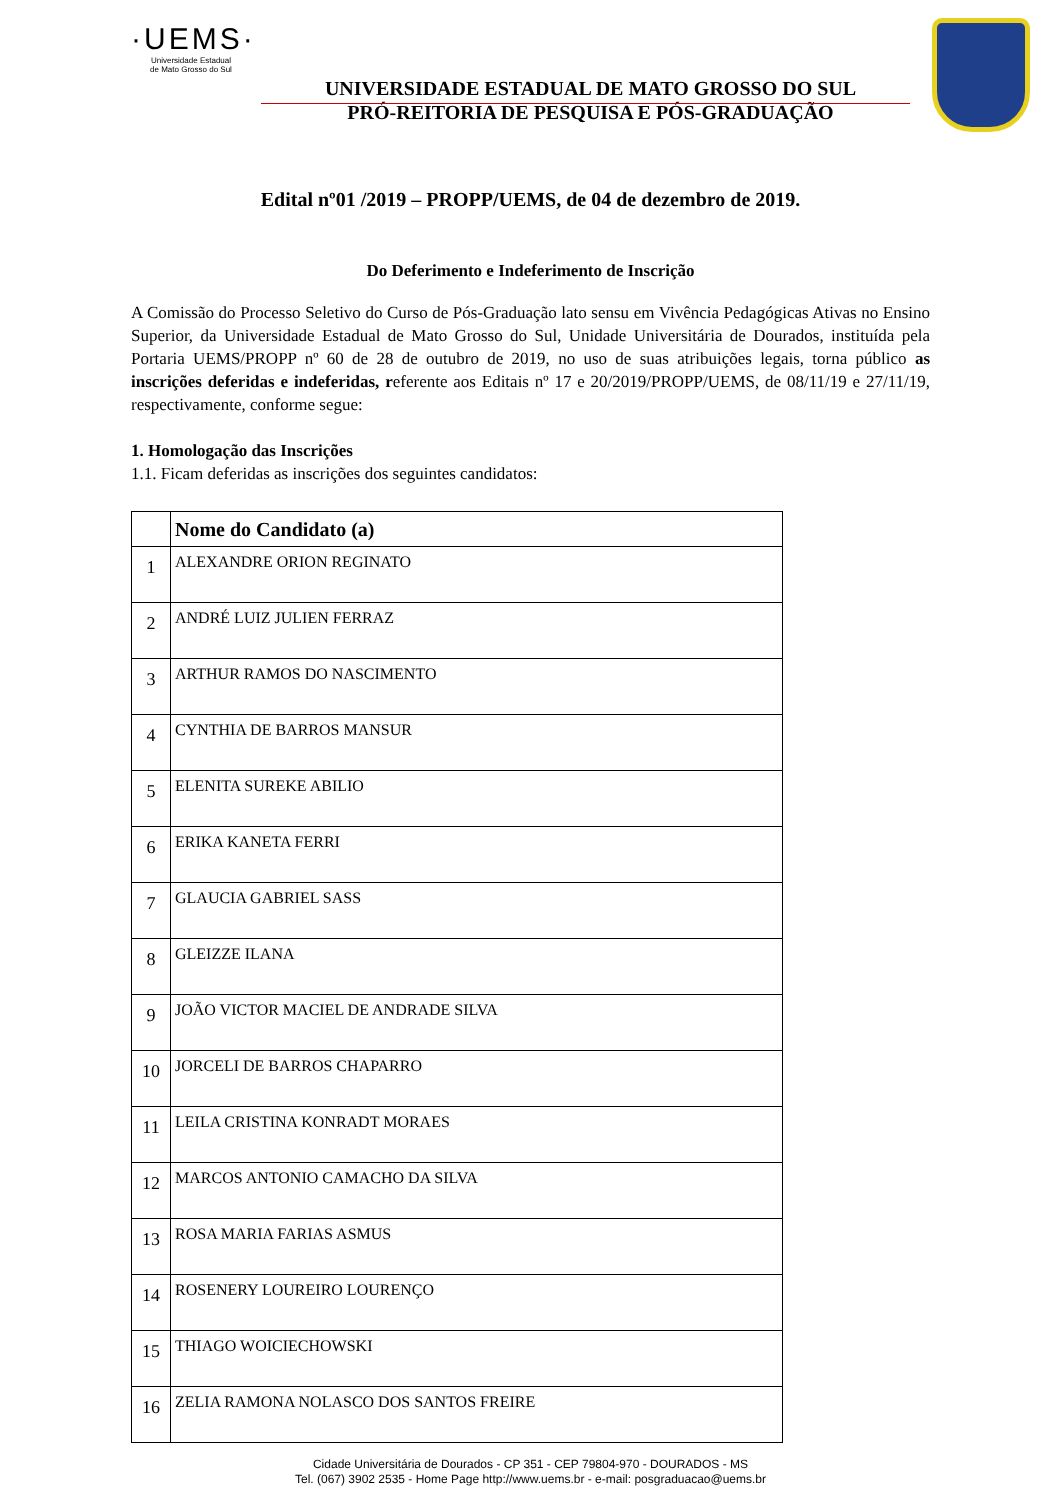·UEMS·
Universidade Estadual
de Mato Grosso do Sul
UNIVERSIDADE ESTADUAL DE MATO GROSSO DO SUL
PRÓ-REITORIA DE PESQUISA E PÓS-GRADUAÇÃO
Edital nº01 /2019 – PROPP/UEMS, de 04 de dezembro de 2019.
Do Deferimento e Indeferimento de Inscrição
A Comissão do Processo Seletivo do Curso de Pós-Graduação lato sensu em Vivência Pedagógicas Ativas no Ensino Superior, da Universidade Estadual de Mato Grosso do Sul, Unidade Universitária de Dourados, instituída pela Portaria UEMS/PROPP nº 60 de 28 de outubro de 2019, no uso de suas atribuições legais, torna público as inscrições deferidas e indeferidas, referente aos Editais nº 17 e 20/2019/PROPP/UEMS, de 08/11/19 e 27/11/19, respectivamente, conforme segue:
1. Homologação das Inscrições
1.1. Ficam deferidas as inscrições dos seguintes candidatos:
| | Nome do Candidato (a) |
| --- | --- |
| 1 | ALEXANDRE ORION REGINATO |
| 2 | ANDRÉ LUIZ JULIEN FERRAZ |
| 3 | ARTHUR RAMOS DO NASCIMENTO |
| 4 | CYNTHIA DE BARROS MANSUR |
| 5 | ELENITA SUREKE ABILIO |
| 6 | ERIKA KANETA FERRI |
| 7 | GLAUCIA GABRIEL SASS |
| 8 | GLEIZZE ILANA |
| 9 | JOÃO VICTOR MACIEL DE ANDRADE SILVA |
| 10 | JORCELI DE BARROS CHAPARRO |
| 11 | LEILA CRISTINA KONRADT MORAES |
| 12 | MARCOS ANTONIO CAMACHO DA SILVA |
| 13 | ROSA MARIA FARIAS ASMUS |
| 14 | ROSENERY LOUREIRO LOURENÇO |
| 15 | THIAGO WOICIECHOWSKI |
| 16 | ZELIA RAMONA NOLASCO DOS SANTOS FREIRE |
Cidade Universitária de Dourados - CP 351 - CEP 79804-970 - DOURADOS - MS
Tel. (067) 3902 2535 - Home Page http://www.uems.br - e-mail: posgraduacao@uems.br